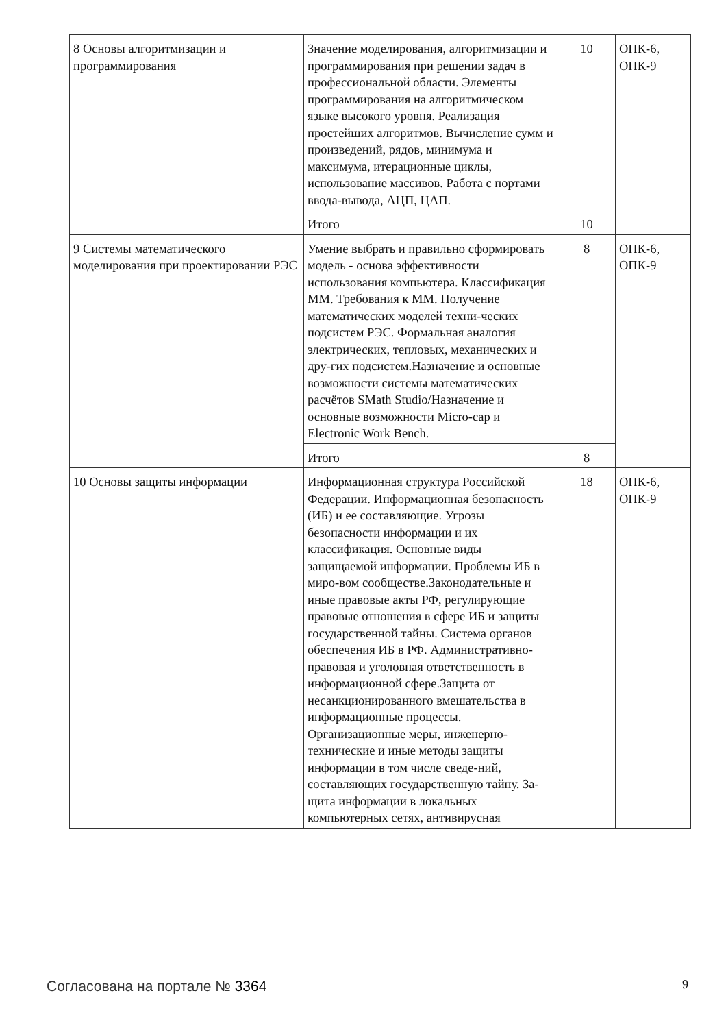| 8 Основы алгоритмизации и программирования | Значение моделирования, алгоритмизации и программирования при решении задач в профессиональной области. Элементы программирования на алгоритмическом языке высокого уровня. Реализация простейших алгоритмов. Вычисление сумм и произведений, рядов, минимума и максимума, итерационные циклы, использование массивов. Работа с портами ввода-вывода, АЦП, ЦАП. | 10 | ОПК-6, ОПК-9 |
| | Итого | 10 | |
| 9 Системы математического моделирования при проектировании РЭС | Умение выбрать и правильно сформировать модель - основа эффективности использования компьютера. Классификация ММ. Требования к ММ. Получение математических моделей техни-ческих подсистем РЭС. Формальная аналогия электрических, тепловых, механических и дру-гих подсистем.Назначение и основные возможности системы математических расчётов SMath Studio/Назначение и основные возможности Micro-cap и Electronic Work Bench. | 8 | ОПК-6, ОПК-9 |
| | Итого | 8 | |
| 10 Основы защиты информации | Информационная структура Российской Федерации. Информационная безопасность (ИБ) и ее составляющие. Угрозы безопасности информации и их классификация. Основные виды защищаемой информации. Проблемы ИБ в миро-вом сообществе.Законодательные и иные правовые акты РФ, регулирующие правовые отношения в сфере ИБ и защиты государственной тайны. Система органов обеспечения ИБ в РФ. Административно-правовая и уголовная ответственность в информационной сфере.Защита от несанкционированного вмешательства в информационные процессы. Организационные меры, инженерно-технические и иные методы защиты информации в том числе сведе-ний, составляющих государственную тайну. За-щита информации в локальных компьютерных сетях, антивирусная | 18 | ОПК-6, ОПК-9 |
Согласована на портале № 3364 9